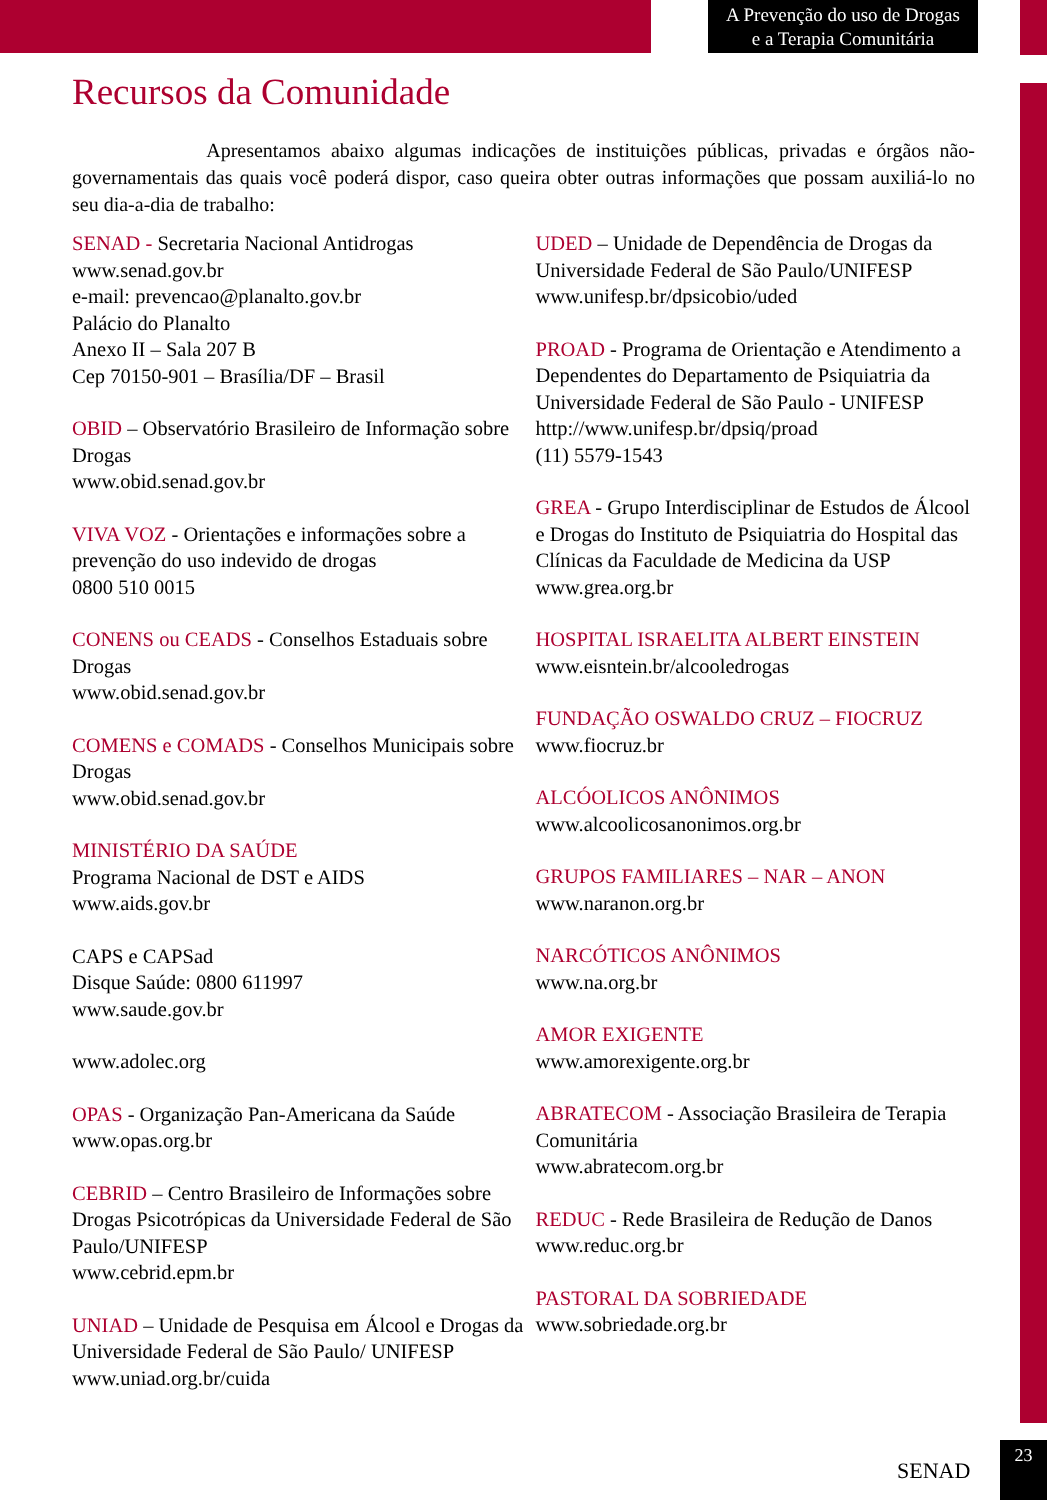A Prevenção do uso de Drogas
e a Terapia Comunitária
Recursos da Comunidade
Apresentamos abaixo algumas indicações de instituições públicas, privadas e órgãos não-governamentais das quais você poderá dispor, caso queira obter outras informações que possam auxiliá-lo no seu dia-a-dia de trabalho:
SENAD - Secretaria Nacional Antidrogas
www.senad.gov.br
e-mail: prevencao@planalto.gov.br
Palácio do Planalto
Anexo II – Sala 207 B
Cep 70150-901 – Brasília/DF – Brasil
OBID – Observatório Brasileiro de Informação sobre Drogas
www.obid.senad.gov.br
VIVA VOZ - Orientações e informações sobre a prevenção do uso indevido de drogas
0800 510 0015
CONENS ou CEADS - Conselhos Estaduais sobre Drogas
www.obid.senad.gov.br
COMENS e COMADS - Conselhos Municipais sobre Drogas
www.obid.senad.gov.br
MINISTÉRIO DA SAÚDE
Programa Nacional de DST e AIDS
www.aids.gov.br
CAPS e CAPSad
Disque Saúde: 0800 611997
www.saude.gov.br
www.adolec.org
OPAS - Organização Pan-Americana da Saúde
www.opas.org.br
CEBRID – Centro Brasileiro de Informações sobre Drogas Psicotrópicas da Universidade Federal de São Paulo/UNIFESP
www.cebrid.epm.br
UNIAD – Unidade de Pesquisa em Álcool e Drogas da Universidade Federal de São Paulo/ UNIFESP
www.uniad.org.br/cuida
UDED – Unidade de Dependência de Drogas da Universidade Federal de São Paulo/UNIFESP
www.unifesp.br/dpsicobio/uded
PROAD - Programa de Orientação e Atendimento a Dependentes do Departamento de Psiquiatria da Universidade Federal de São Paulo - UNIFESP
http://www.unifesp.br/dpsiq/proad
(11) 5579-1543
GREA - Grupo Interdisciplinar de Estudos de Álcool e Drogas do Instituto de Psiquiatria do Hospital das Clínicas da Faculdade de Medicina da USP
www.grea.org.br
HOSPITAL ISRAELITA ALBERT EINSTEIN
www.eisntein.br/alcooledrogas
FUNDAÇÃO OSWALDO CRUZ – FIOCRUZ
www.fiocruz.br
ALCÓOLICOS ANÔNIMOS
www.alcoolicosanonimos.org.br
GRUPOS FAMILIARES – NAR – ANON
www.naranon.org.br
NARCÓTICOS ANÔNIMOS
www.na.org.br
AMOR EXIGENTE
www.amorexigente.org.br
ABRATECOM - Associação Brasileira de Terapia Comunitária
www.abratecom.org.br
REDUC - Rede Brasileira de Redução de Danos
www.reduc.org.br
PASTORAL DA SOBRIEDADE
www.sobriedade.org.br
SENAD
23